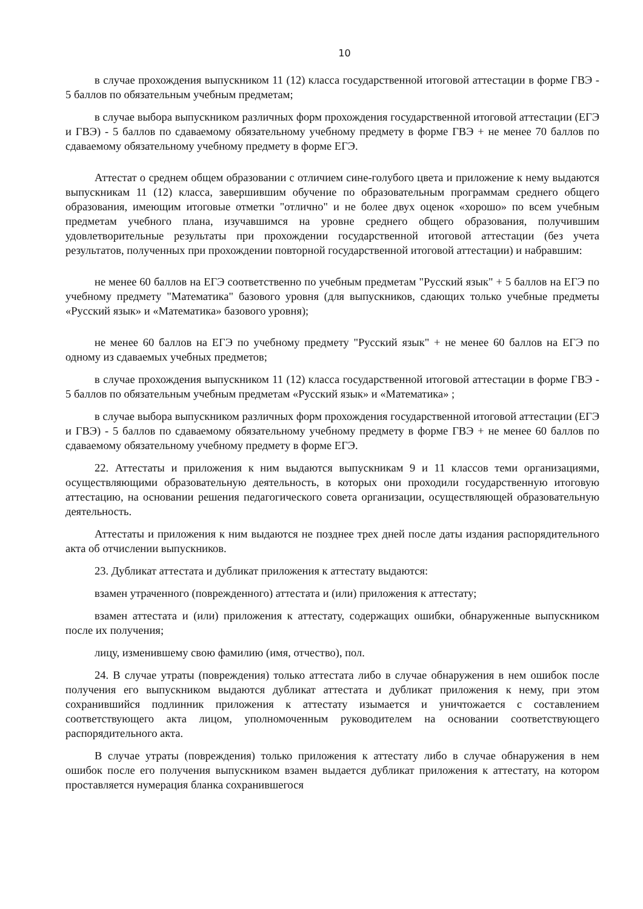10
в случае прохождения выпускником 11 (12) класса государственной итоговой аттестации в форме ГВЭ - 5 баллов по обязательным учебным предметам;
в случае выбора выпускником различных форм прохождения государственной итоговой аттестации (ЕГЭ и ГВЭ) - 5 баллов по сдаваемому обязательному учебному предмету в форме ГВЭ + не менее 70 баллов по сдаваемому обязательному учебному предмету в форме ЕГЭ.
Аттестат о среднем общем образовании с отличием сине-голубого цвета и приложение к нему выдаются выпускникам 11 (12) класса, завершившим обучение по образовательным программам среднего общего образования, имеющим итоговые отметки "отлично" и не более двух оценок «хорошо» по всем учебным предметам учебного плана, изучавшимся на уровне среднего общего образования, получившим удовлетворительные результаты при прохождении государственной итоговой аттестации (без учета результатов, полученных при прохождении повторной государственной итоговой аттестации) и набравшим:
не менее 60 баллов на ЕГЭ соответственно по учебным предметам "Русский язык" + 5 баллов на ЕГЭ по учебному предмету "Математика" базового уровня (для выпускников, сдающих только учебные предметы «Русский язык» и «Математика» базового уровня);
не менее 60 баллов на ЕГЭ по учебному предмету "Русский язык" + не менее 60 баллов на ЕГЭ по одному из сдаваемых учебных предметов;
в случае прохождения выпускником 11 (12) класса государственной итоговой аттестации в форме ГВЭ - 5 баллов по обязательным учебным предметам «Русский язык» и «Математика» ;
в случае выбора выпускником различных форм прохождения государственной итоговой аттестации (ЕГЭ и ГВЭ) - 5 баллов по сдаваемому обязательному учебному предмету в форме ГВЭ + не менее 60 баллов по сдаваемому обязательному учебному предмету в форме ЕГЭ.
22. Аттестаты и приложения к ним выдаются выпускникам 9 и 11 классов теми организациями, осуществляющими образовательную деятельность, в которых они проходили государственную итоговую аттестацию, на основании решения педагогического совета организации, осуществляющей образовательную деятельность.
Аттестаты и приложения к ним выдаются не позднее трех дней после даты издания распорядительного акта об отчислении выпускников.
23. Дубликат аттестата и дубликат приложения к аттестату выдаются:
взамен утраченного (поврежденного) аттестата и (или) приложения к аттестату;
взамен аттестата и (или) приложения к аттестату, содержащих ошибки, обнаруженные выпускником после их получения;
лицу, изменившему свою фамилию (имя, отчество), пол.
24. В случае утраты (повреждения) только аттестата либо в случае обнаружения в нем ошибок после получения его выпускником выдаются дубликат аттестата и дубликат приложения к нему, при этом сохранившийся подлинник приложения к аттестату изымается и уничтожается с составлением соответствующего акта лицом, уполномоченным руководителем на основании соответствующего распорядительного акта.
В случае утраты (повреждения) только приложения к аттестату либо в случае обнаружения в нем ошибок после его получения выпускником взамен выдается дубликат приложения к аттестату, на котором проставляется нумерация бланка сохранившегося